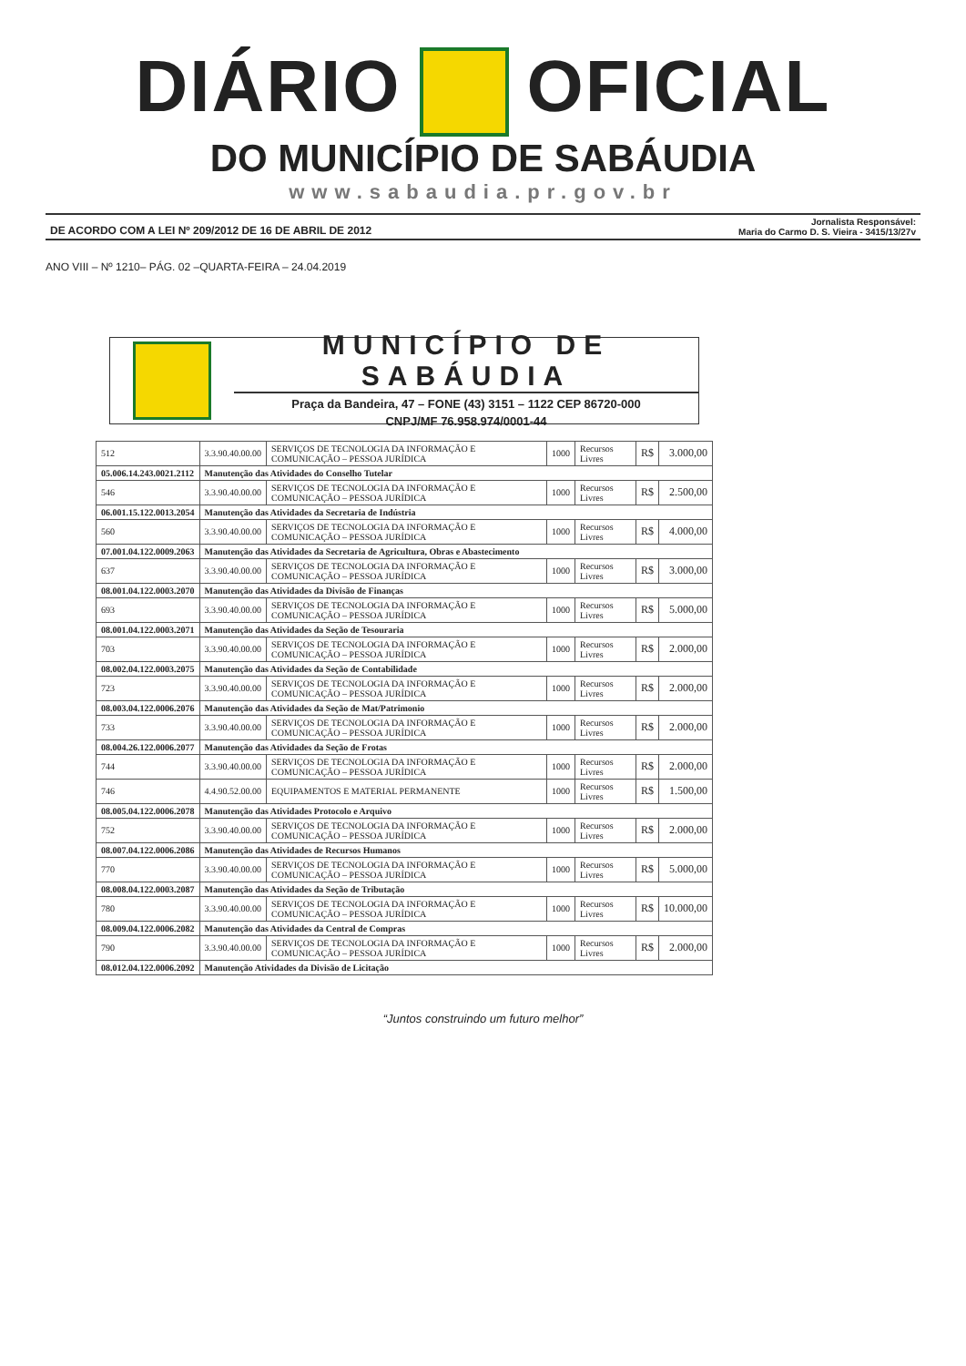DIÁRIO OFICIAL
DO MUNICÍPIO DE SABÁUDIA
www.sabaudia.pr.gov.br
DE ACORDO COM A LEI Nº 209/2012 DE 16 DE ABRIL DE 2012
Jornalista Responsável:
Maria do Carmo D. S. Vieira - 3415/13/27v
ANO VIII – Nº 1210– PÁG. 02 –QUARTA-FEIRA – 24.04.2019
MUNICÍPIO DE SABÁUDIA
Praça da Bandeira, 47 – FONE (43) 3151 – 1122 CEP 86720-000
CNPJ/MF 76.958.974/0001-44
| 512 | 3.3.90.40.00.00 | SERVIÇOS DE TECNOLOGIA DA INFORMAÇÃO E COMUNICAÇÃO – PESSOA JURÍDICA | 1000 | Recursos Livres | R$ | 3.000,00 |
| 05.006.14.243.0021.2112 | Manutenção das Atividades do Conselho Tutelar | | | | | |
| 546 | 3.3.90.40.00.00 | SERVIÇOS DE TECNOLOGIA DA INFORMAÇÃO E COMUNICAÇÃO – PESSOA JURÍDICA | 1000 | Recursos Livres | R$ | 2.500,00 |
| 06.001.15.122.0013.2054 | Manutenção das Atividades da Secretaria de Indústria | | | | | |
| 560 | 3.3.90.40.00.00 | SERVIÇOS DE TECNOLOGIA DA INFORMAÇÃO E COMUNICAÇÃO – PESSOA JURÍDICA | 1000 | Recursos Livres | R$ | 4.000,00 |
| 07.001.04.122.0009.2063 | Manutenção das Atividades da Secretaria de Agricultura, Obras e Abastecimento | | | | | |
| 637 | 3.3.90.40.00.00 | SERVIÇOS DE TECNOLOGIA DA INFORMAÇÃO E COMUNICAÇÃO – PESSOA JURÍDICA | 1000 | Recursos Livres | R$ | 3.000,00 |
| 08.001.04.122.0003.2070 | Manutenção das Atividades da Divisão de Finanças | | | | | |
| 693 | 3.3.90.40.00.00 | SERVIÇOS DE TECNOLOGIA DA INFORMAÇÃO E COMUNICAÇÃO – PESSOA JURÍDICA | 1000 | Recursos Livres | R$ | 5.000,00 |
| 08.001.04.122.0003.2071 | Manutenção das Atividades da Seção de Tesouraria | | | | | |
| 703 | 3.3.90.40.00.00 | SERVIÇOS DE TECNOLOGIA DA INFORMAÇÃO E COMUNICAÇÃO – PESSOA JURÍDICA | 1000 | Recursos Livres | R$ | 2.000,00 |
| 08.002.04.122.0003.2075 | Manutenção das Atividades da Seção de Contabilidade | | | | | |
| 723 | 3.3.90.40.00.00 | SERVIÇOS DE TECNOLOGIA DA INFORMAÇÃO E COMUNICAÇÃO – PESSOA JURÍDICA | 1000 | Recursos Livres | R$ | 2.000,00 |
| 08.003.04.122.0006.2076 | Manutenção das Atividades da Seção de Mat/Patrimonio | | | | | |
| 733 | 3.3.90.40.00.00 | SERVIÇOS DE TECNOLOGIA DA INFORMAÇÃO E COMUNICAÇÃO – PESSOA JURÍDICA | 1000 | Recursos Livres | R$ | 2.000,00 |
| 08.004.26.122.0006.2077 | Manutenção das Atividades da Seção de Frotas | | | | | |
| 744 | 3.3.90.40.00.00 | SERVIÇOS DE TECNOLOGIA DA INFORMAÇÃO E COMUNICAÇÃO – PESSOA JURÍDICA | 1000 | Recursos Livres | R$ | 2.000,00 |
| 746 | 4.4.90.52.00.00 | EQUIPAMENTOS E MATERIAL PERMANENTE | 1000 | Recursos Livres | R$ | 1.500,00 |
| 08.005.04.122.0006.2078 | Manutenção das Atividades Protocolo e Arquivo | | | | | |
| 752 | 3.3.90.40.00.00 | SERVIÇOS DE TECNOLOGIA DA INFORMAÇÃO E COMUNICAÇÃO – PESSOA JURÍDICA | 1000 | Recursos Livres | R$ | 2.000,00 |
| 08.007.04.122.0006.2086 | Manutenção das Atividades de Recursos Humanos | | | | | |
| 770 | 3.3.90.40.00.00 | SERVIÇOS DE TECNOLOGIA DA INFORMAÇÃO E COMUNICAÇÃO – PESSOA JURÍDICA | 1000 | Recursos Livres | R$ | 5.000,00 |
| 08.008.04.122.0003.2087 | Manutenção das Atividades da Seção de Tributação | | | | | |
| 780 | 3.3.90.40.00.00 | SERVIÇOS DE TECNOLOGIA DA INFORMAÇÃO E COMUNICAÇÃO – PESSOA JURÍDICA | 1000 | Recursos Livres | R$ | 10.000,00 |
| 08.009.04.122.0006.2082 | Manutenção das Atividades da Central de Compras | | | | | |
| 790 | 3.3.90.40.00.00 | SERVIÇOS DE TECNOLOGIA DA INFORMAÇÃO E COMUNICAÇÃO – PESSOA JURÍDICA | 1000 | Recursos Livres | R$ | 2.000,00 |
| 08.012.04.122.0006.2092 | Manutenção Atividades da Divisão de Licitação | | | | | |
“Juntos construindo um futuro melhor”